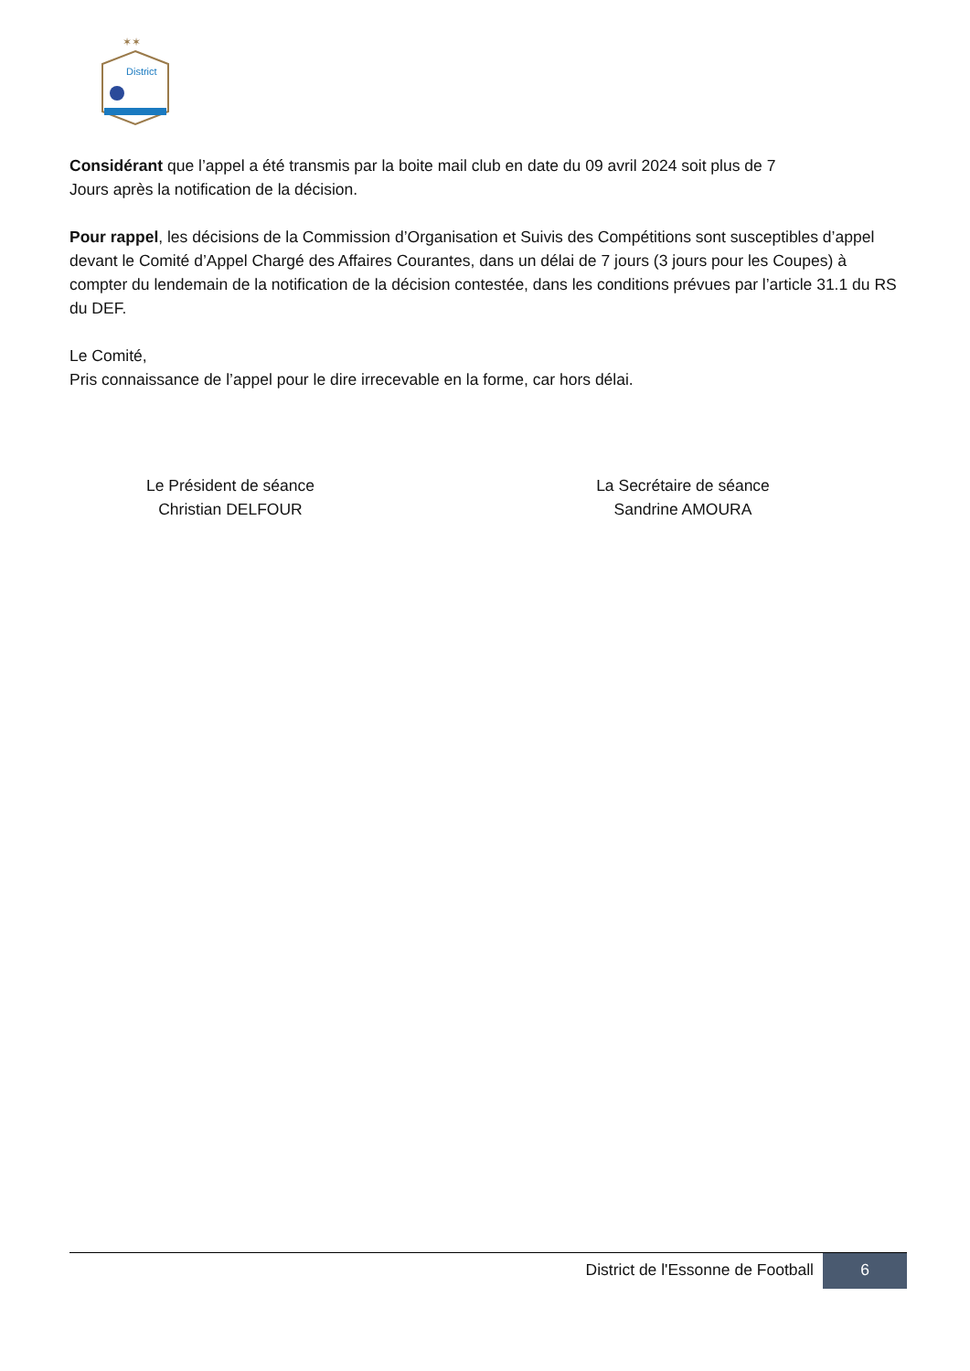✶✶
District
Considérant que l’appel a été transmis par la boite mail club en date du 09 avril 2024 soit plus de 7
Jours après la notification de la décision.
Pour rappel, les décisions de la Commission d’Organisation et Suivis des Compétitions sont susceptibles d’appel devant le Comité d’Appel Chargé des Affaires Courantes, dans un délai de 7 jours (3 jours pour les Coupes) à compter du lendemain de la notification de la décision contestée, dans les conditions prévues par l’article 31.1 du RS du DEF.
Le Comité,
Pris connaissance de l’appel pour le dire irrecevable en la forme, car hors délai.
Le Président de séance
Christian DELFOUR
La Secrétaire de séance
Sandrine AMOURA
District de l'Essonne de Football
6